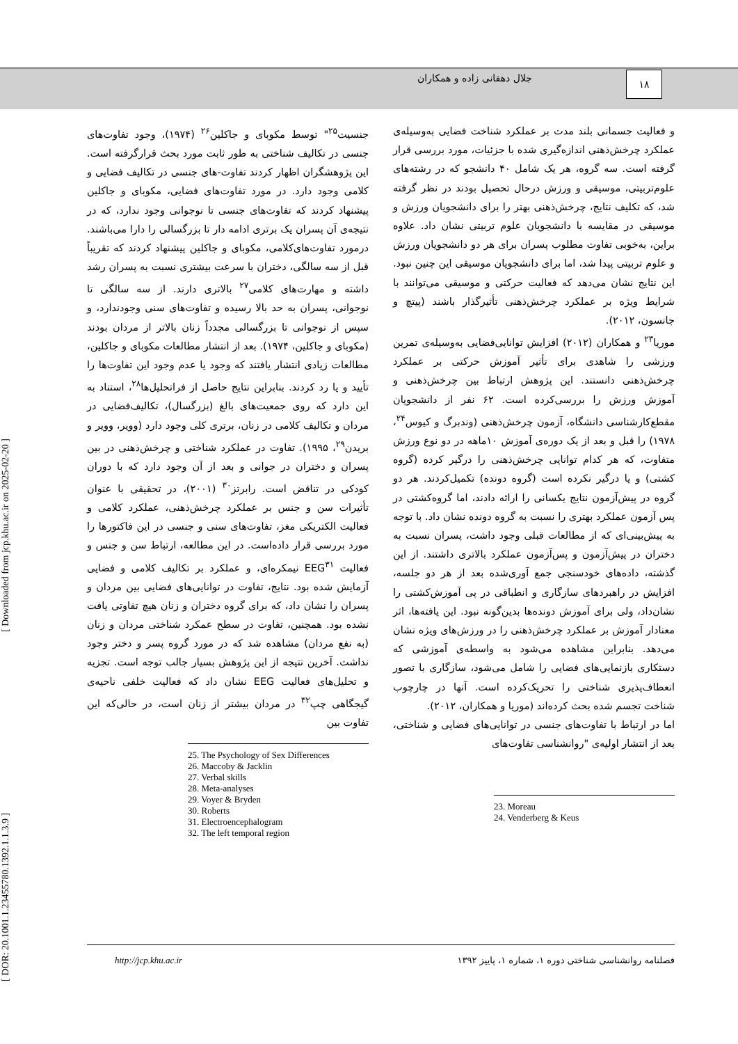جلال دهقانی زاده و همکاران ۱۸
و فعالیت جسمانی بلند مدت بر عملکرد شناخت فضایی به‌وسیله‌ی عملکرد چرخش‌ذهنی اندازه‌گیری شده با جزئیات، مورد بررسی قرار گرفته است. سه گروه، هر یک شامل ۴۰ دانشجو که در رشته‌های علوم‌تربیتی، موسیقی و ورزش درحال تحصیل بودند در نظر گرفته شد، که تکلیف نتایج، چرخش‌ذهنی بهتر را برای دانشجویان ورزش و موسیقی در مقایسه با دانشجویان علوم تربیتی نشان داد. علاوه براین، به‌خوبی تفاوت مطلوب پسران برای هر دو دانشجویان ورزش و علوم تربیتی پیدا شد، اما برای دانشجویان موسیقی این چنین نبود. این نتایج نشان می‌دهد که فعالیت حرکتی و موسیقی می‌توانند با شرایط ویژه بر عملکرد چرخش‌ذهنی تأثیرگذار باشند (پیتچ و جانسون، ۲۰۱۲).
موریا<sup>۲۳</sup> و همکاران (۲۰۱۲) افزایش توانایی‌فضایی به‌وسیله‌ی تمرین ورزشی را شاهدی برای تأثیر آموزش حرکتی بر عملکرد چرخش‌ذهنی دانستند. این پژوهش ارتباط بین چرخش‌ذهنی و آموزش ورزش را بررسی‌کرده است. ۶۲ نفر از دانشجویان مقطع‌کارشناسی دانشگاه، آزمون چرخش‌ذهنی (وندبرگ و کیوس<sup>۲۴</sup>، ۱۹۷۸) را قبل و بعد از یک دوره‌ی آموزش ۱۰ماهه در دو نوع ورزش متفاوت، که هر کدام توانایی چرخش‌ذهنی را درگیر کرده (گروه کشتی) و یا درگیر نکرده است (گروه دونده) تکمیل‌کردند. هر دو گروه در پیش‌آزمون نتایج یکسانی را ارائه دادند، اما گروه‌کشتی در پس آزمون عملکرد بهتری را نسبت به گروه دونده نشان داد. با توجه به پیش‌بینی‌ای که از مطالعات قبلی وجود داشت، پسران نسبت به دختران در پیش‌آزمون و پس‌آزمون عملکرد بالاتری داشتند. از این گذشته، داده‌های خودسنجی جمع آوری‌شده بعد از هر دو جلسه، افزایش در راهبردهای سازگاری و انطباقی در پی آموزش‌کشتی را نشان‌داد، ولی برای آموزش دونده‌ها بدین‌گونه نبود. این یافته‌ها، اثر معنادار آموزش بر عملکرد چرخش‌ذهنی را در ورزش‌های ویژه نشان می‌دهد. بنابراین مشاهده می‌شود به واسطه‌ی آموزشی که دستکاری بازنمایی‌های فضایی را شامل می‌شود، سازگاری با تصور انعطاف‌پذیری شناختی را تحریک‌کرده است. آنها در چارچوب شناخت تجسم شده بحث کرده‌اند (موریا و همکاران، ۲۰۱۲).
اما در ارتباط با تفاوت‌های جنسی در توانایی‌های فضایی و شناختی، بعد از انتشار اولیه‌ی "روانشناسی تفاوت‌های
23. Moreau
24. Venderberg & Keus
جنسیت<sup>۲۵</sup>" توسط مکوبای و جاکلین<sup>۲۶</sup> (۱۹۷۴)، وجود تفاوت‌های جنسی در تکالیف شناختی به طور ثابت مورد بحث قرارگرفته است. این پژوهشگران اظهار کردند تفاوت-های جنسی در تکالیف فضایی و کلامی وجود دارد. در مورد تفاوت‌های فضایی، مکوبای و جاکلین پیشنهاد کردند که تفاوت‌های جنسی تا نوجوانی وجود ندارد، که در نتیجه‌ی آن پسران یک برتری ادامه دار تا بزرگسالی را دارا می‌باشند. درمورد تفاوت‌های‌کلامی، مکوبای و جاکلین پیشنهاد کردند که تقریباً قبل از سه سالگی، دختران با سرعت بیشتری نسبت به پسران رشد داشته و مهارت‌های کلامی<sup>۲۷</sup> بالاتری دارند. از سه سالگی تا نوجوانی، پسران به حد بالا رسیده و تفاوت‌های سنی وجودندارد، و سپس از نوجوانی تا بزرگسالی مجدداً زنان بالاتر از مردان بودند (مکوبای و جاکلین، ۱۹۷۴). بعد از انتشار مطالعات مکوبای و جاکلین، مطالعات زیادی انتشار یافتند که وجود یا عدم وجود این تفاوت‌ها را تأیید و یا رد کردند. بنابراین نتایج حاصل از فراتحلیل‌ها<sup>۲۸</sup>، استناد به این دارد که روی جمعیت‌های بالغ (بزرگسال)، تکالیف‌فضایی در مردان و تکالیف کلامی در زنان، برتری کلی وجود دارد (وویر، وویر و بریدن<sup>۲۹</sup>، ۱۹۹۵). تفاوت در عملکرد شناختی و چرخش‌ذهنی در بین پسران و دختران در جوانی و بعد از آن وجود دارد که با دوران کودکی در تناقض است. رابرتز<sup>۳۰</sup> (۲۰۰۱)، در تحقیقی با عنوان تأثیرات سن و جنس بر عملکرد چرخش‌ذهنی، عملکرد کلامی و فعالیت الکتریکی مغز، تفاوت‌های سنی و جنسی در این فاکتورها را مورد بررسی قرار داده‌است. در این مطالعه، ارتباط سن و جنس و فعالیت EEG<sup>۳۱</sup> نیمکره‌ای، و عملکرد بر تکالیف کلامی و فضایی آزمایش شده بود. نتایج، تفاوت در توانایی‌های فضایی بین مردان و پسران را نشان داد، که برای گروه دختران و زنان هیچ تفاوتی یافت نشده بود. همچنین، تفاوت در سطح عمکرد شناختی مردان و زنان (به نفع مردان) مشاهده شد که در مورد گروه پسر و دختر وجود نداشت. آخرین نتیجه از این پژوهش بسیار جالب توجه است. تجزیه و تحلیل‌های فعالیت EEG نشان داد که فعالیت خلفی ناحیه‌ی گیجگاهی چپ<sup>۳۲</sup> در مردان بیشتر از زنان است، در حالی‌که این تفاوت بین
25. The Psychology of Sex Differences
26. Maccoby & Jacklin
27. Verbal skills
28. Meta-analyses
29. Voyer & Bryden
30. Roberts
31. Electroencephalogram
32. The left temporal region
http://jcp.khu.ac.ir فصلنامه روانشناسی شناختی دوره ۱، شماره ۱، پاییز ۱۳۹۲
[ DOR: 20.1001.1.23455780.1392.1.1.3.9 ] [ Downloaded from jcp.khu.ac.ir on 2025-02-20 ]